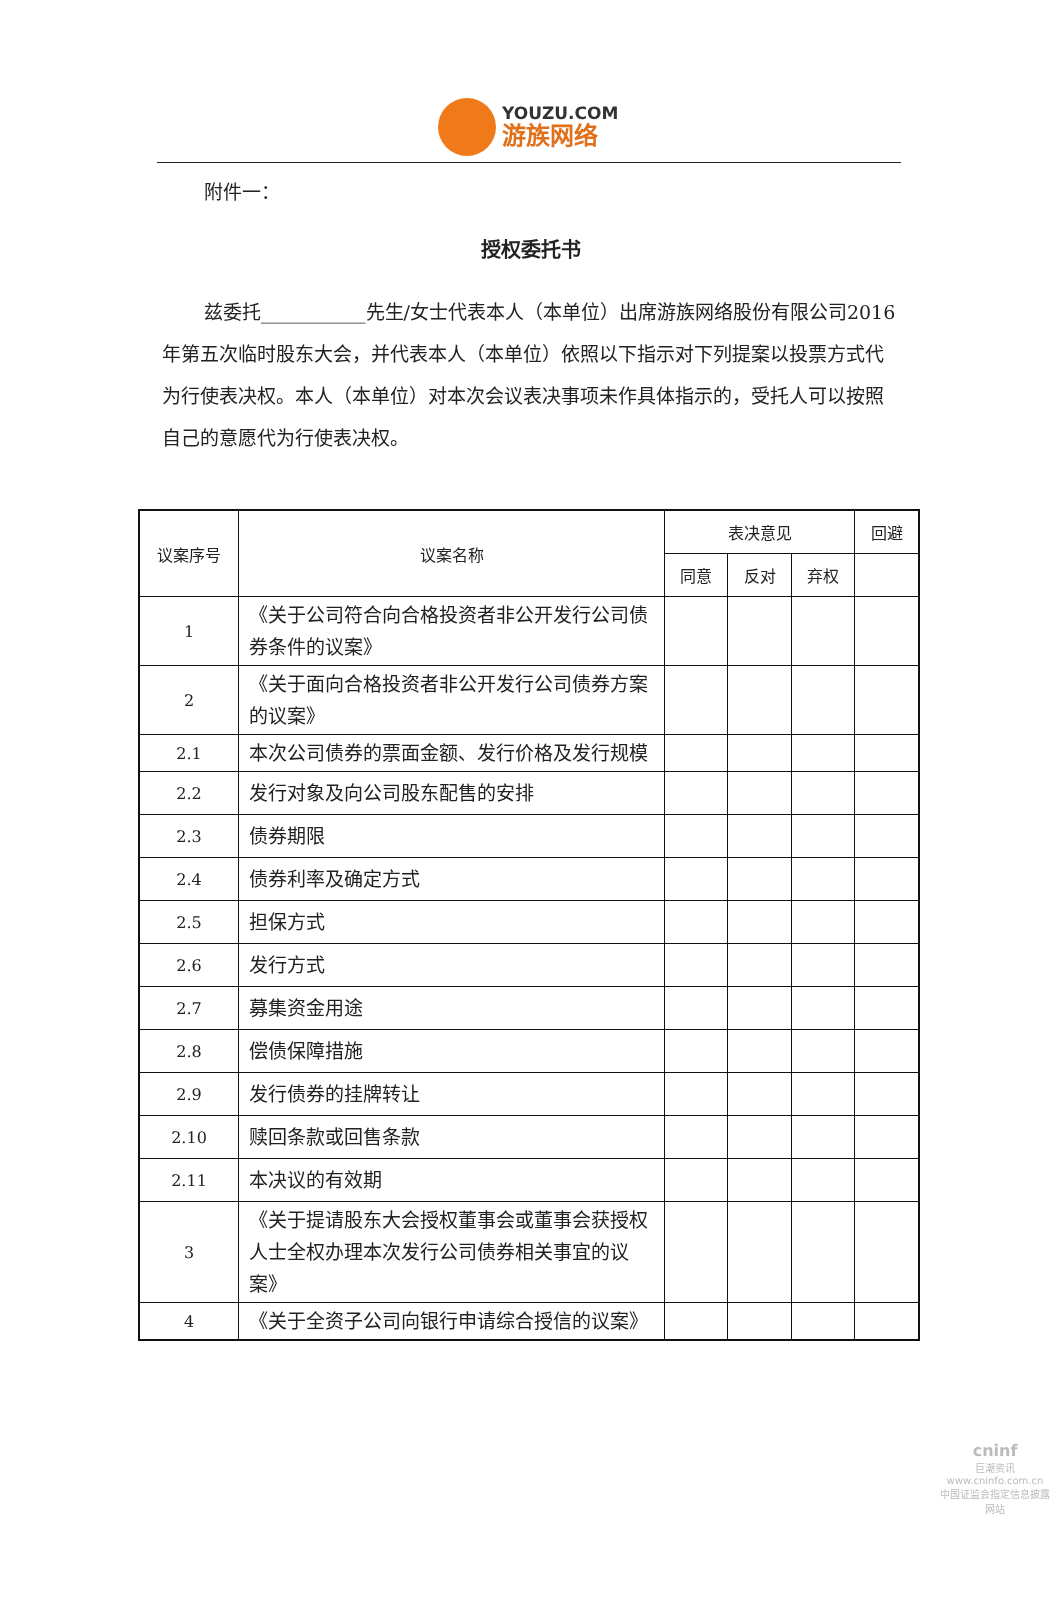YOUZU.COM
游族网络
附件一：
授权委托书
兹委托___________先生/女士代表本人（本单位）出席游族网络股份有限公司2016年第五次临时股东大会，并代表本人（本单位）依照以下指示对下列提案以投票方式代为行使表决权。本人（本单位）对本次会议表决事项未作具体指示的，受托人可以按照自己的意愿代为行使表决权。
| 议案序号 | 议案名称 | 表决意见 | | | 回避 |
| --- | --- | --- | --- | --- | --- |
| | | 同意 | 反对 | 弃权 | |
| 1 | 《关于公司符合向合格投资者非公开发行公司债券条件的议案》 | | | | |
| 2 | 《关于面向合格投资者非公开发行公司债券方案的议案》 | | | | |
| 2.1 | 本次公司债券的票面金额、发行价格及发行规模 | | | | |
| 2.2 | 发行对象及向公司股东配售的安排 | | | | |
| 2.3 | 债券期限 | | | | |
| 2.4 | 债券利率及确定方式 | | | | |
| 2.5 | 担保方式 | | | | |
| 2.6 | 发行方式 | | | | |
| 2.7 | 募集资金用途 | | | | |
| 2.8 | 偿债保障措施 | | | | |
| 2.9 | 发行债券的挂牌转让 | | | | |
| 2.10 | 赎回条款或回售条款 | | | | |
| 2.11 | 本决议的有效期 | | | | |
| 3 | 《关于提请股东大会授权董事会或董事会获授权人士全权办理本次发行公司债券相关事宜的议案》 | | | | |
| 4 | 《关于全资子公司向银行申请综合授信的议案》 | | | | |
cninf
巨潮资讯
www.cninfo.com.cn
中国证监会指定信息披露网站